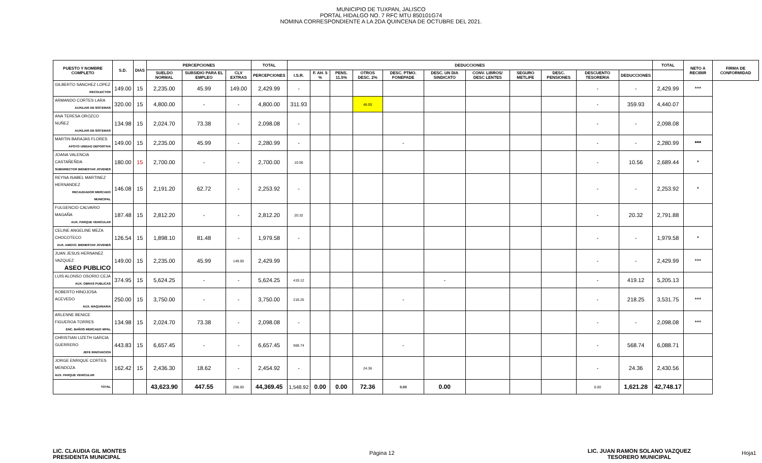MUNICIPIO DE TUXPAN, JALISCO
PORTAL HIDALGO NO. 7 RFC MTU 850101G74
NOMINA CORRESPONDIENTE A LA 2DA QUINCENA DE OCTUBRE DEL 2021.
| PUESTO Y NOMBRE COMPLETO | S.D. | DIAS | PERCEPCIONES | | | TOTAL | DEDUCCIONES | | | | | | | | | | | TOTAL | NETO A RECIBIR | FIRMA DE CONFORMIDAD |
| --- | --- | --- | --- | --- | --- | --- | --- | --- | --- | --- | --- | --- | --- | --- | --- | --- | --- | --- | --- | --- |
| | | | SUELDO NORMAL | SUBSIDIO PARA EL EMPLEO | CLV EXTRAS | PERCEPCIONES | I.S.R. | F. AH. 5 % | PENS. 11.5% | OTROS DESC. 2% | DESC. PTMO. FONEPADE | DESC. UN DIA SINDICATO | CONV. LIBROS/ DESC LENTES | SEGURO METLIFE | DESC. PENSIONES | DESCUENTO TESORERIA | DEDUCCIONES | | | |
| GILBERTO SANCHEZ LOPEZ RECOLECTOR | 149.00 | 15 | 2,235.00 | 45.99 | 149.00 | 2,429.99 | - | | | | | | | | | - | - | 2,429.99 | *** | |
| ARMANDO CORTES LARA AUXILIAR DE SISTEMAS | 320.00 | 15 | 4,800.00 | - | - | 4,800.00 | 311.93 | | | 48.00 | | | | | | - | 359.93 | 4,440.07 | | |
| ANA TERESA OROZCO NUÑEZ AUXILIAR DE SISTEMAS | 134.98 | 15 | 2,024.70 | 73.38 | - | 2,098.08 | - | | | | | | | | | - | - | 2,098.08 | | |
| MARTIN BARAJAS FLORES APOYO UNIDAD DEPORTIVA | 149.00 | 15 | 2,235.00 | 45.99 | - | 2,280.99 | - | | | | - | | | | | - | - | 2,280.99 | *** | |
| JOANA VALENCIA CASTAÑEÑDA SUBDIRECTOR BIENESTAR JOVENES | 180.00 | 15 | 2,700.00 | - | - | 2,700.00 | 10.56 | | | | | | | | | - | 10.56 | 2,689.44 | * | |
| REYNA ISABEL MARTINEZ HERNANDEZ RECAUDADOR MERCADO MUNICIPAL | 146.08 | 15 | 2,191.20 | 62.72 | - | 2,253.92 | - | | | | | | | | | - | - | 2,253.92 | * | |
| FULGENCIO CALVARIO MAGAÑA AUX. PARQUE VEHICULAR | 187.48 | 15 | 2,812.20 | - | - | 2,812.20 | 20.32 | | | | | | | | | - | 20.32 | 2,791.88 | | |
| CELINE ANGELINE MEZA CHOCOTECO AUX. AMDVO. BIENESTAR JOVENES | 126.54 | 15 | 1,898.10 | 81.48 | - | 1,979.58 | - | | | | | | | | | - | - | 1,979.58 | * | |
| JUAN JESUS HERNANEZ VAZQUEZ ASEO PUBLICO | 149.00 | 15 | 2,235.00 | 45.99 | 149.00 | 2,429.99 | | | | | | | | | | - | - | 2,429.99 | *** | |
| LUIS ALONSO OSORIO CEJA AUX. OBRAS PUBLICAS | 374.95 | 15 | 5,624.25 | - | - | 5,624.25 | 419.12 | | | | | - | | | | - | 419.12 | 5,205.13 | | |
| ROBERTO HINOJOSA ACEVEDO AUX. MAQUINARIA | 250.00 | 15 | 3,750.00 | - | - | 3,750.00 | 218.25 | | | | - | | | | | - | 218.25 | 3,531.75 | *** | |
| ARLENNE BENICE FIGUEROA TORRES ENC. BAÑOS MERCADO MPAL | 134.98 | 15 | 2,024.70 | 73.38 | - | 2,098.08 | - | | | | | | | | | - | - | 2,098.08 | *** | |
| CHRISTIAN LIZETH GARCIA GUERRERO JEFE INNOVACION | 443.83 | 15 | 6,657.45 | - | - | 6,657.45 | 568.74 | | | | - | | | | | - | 568.74 | 6,088.71 | | |
| JORGE ENRIQUE CORTES MENDOZA AUX. PARQUE VEHICULAR | 162.42 | 15 | 2,436.30 | 18.62 | - | 2,454.92 | - | | | 24.36 | | | | | | - | 24.36 | 2,430.56 | | |
| TOTAL | | | 43,623.90 | 447.55 | 298.00 | 44,369.45 | 1,548.92 | 0.00 | 0.00 | 72.36 | 0.00 | 0.00 | | | | 0.00 | 1,621.28 | 42,748.17 | | |
LIC. CLAUDIA GIL MONTES
PRESIDENTA MUNICIPAL
LIC. JUAN RAMON SOLANO VAZQUEZ
TESORERO MUNICIPAL
Página 12 Hoja1